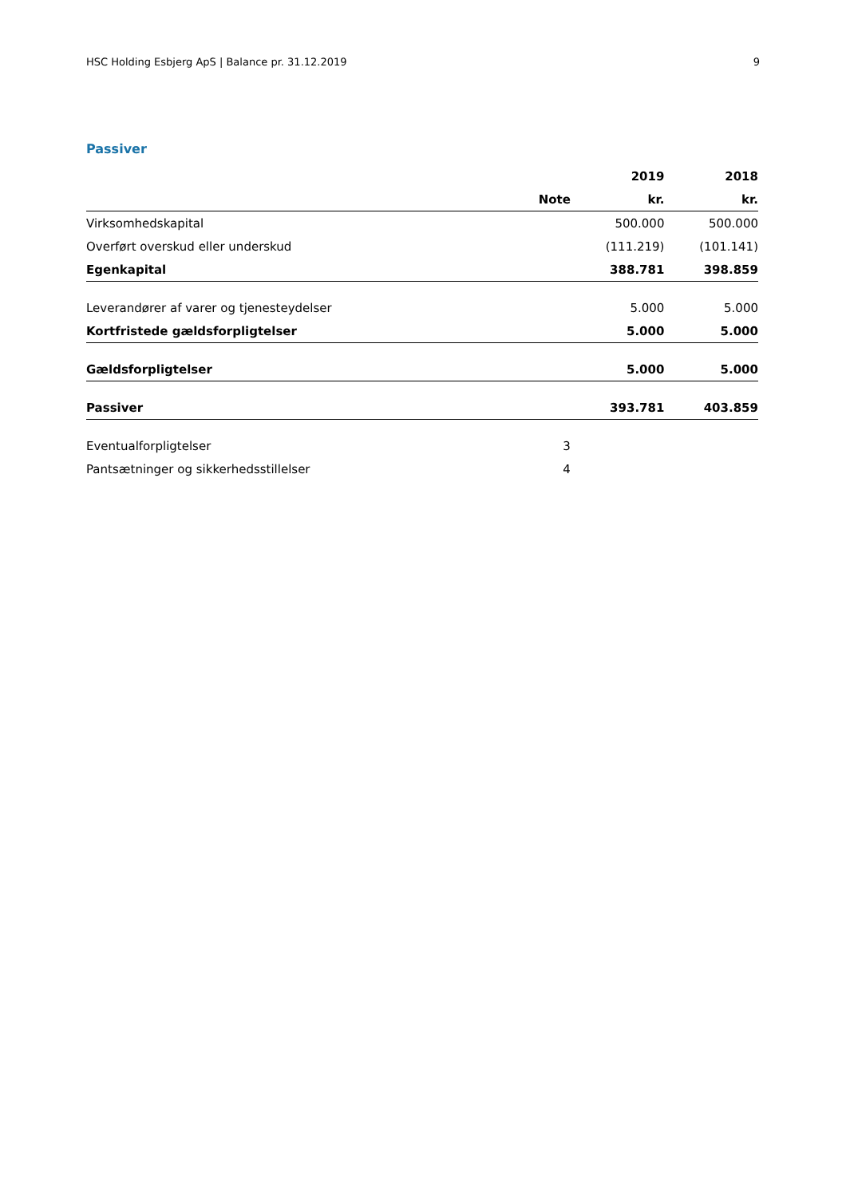HSC Holding Esbjerg ApS | Balance pr. 31.12.2019 9
Passiver
| | | 2019 | 2018 |
| --- | --- | --- | --- |
| | Note | kr. | kr. |
| Virksomhedskapital | | 500.000 | 500.000 |
| Overført overskud eller underskud | | (111.219) | (101.141) |
| Egenkapital | | 388.781 | 398.859 |
| Leverandører af varer og tjenesteydelser | | 5.000 | 5.000 |
| Kortfristede gældsforpligtelser | | 5.000 | 5.000 |
| Gældsforpligtelser | | 5.000 | 5.000 |
| Passiver | | 393.781 | 403.859 |
| Eventualforpligtelser | 3 | | |
| Pantsætninger og sikkerhedsstillelser | 4 | | |